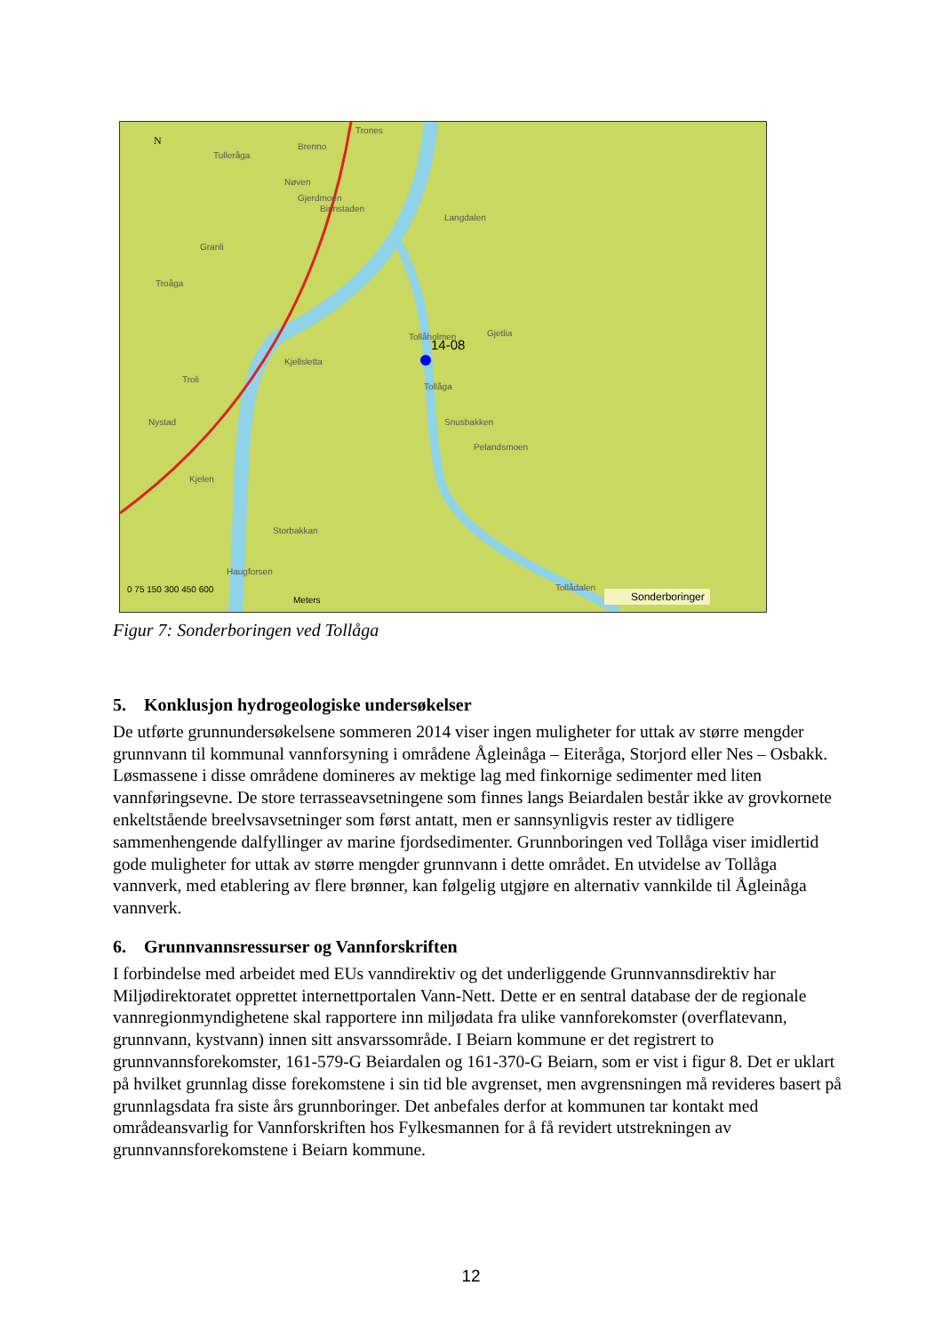N
Trones
Brenno
Tulleråga
Nøven
Gjerdmoen
Binnstaden
Langdalen
Granli
Troåga
Tollåholmen
14-08
Gjetlia
Kjellsletta
Troli
Tollåga
Nystad Snusbakken
Pelandsmoen
Kjelen
Storbakkan
Haugforsen
Tollådalen 0 75 150 300 450 600
Meters Sonderboringer
Figur 7: Sonderboringen ved Tollåga
5. Konklusjon hydrogeologiske undersøkelser
De utførte grunnundersøkelsene sommeren 2014 viser ingen muligheter for uttak av større mengder grunnvann til kommunal vannforsyning i områdene Ågleinåga – Eiteråga, Storjord eller Nes – Osbakk. Løsmassene i disse områdene domineres av mektige lag med finkornige sedimenter med liten vannføringsevne. De store terrasseavsetningene som finnes langs Beiardalen består ikke av grovkornete enkeltstående breelvsavsetninger som først antatt, men er sannsynligvis rester av tidligere sammenhengende dalfyllinger av marine fjordsedimenter. Grunnboringen ved Tollåga viser imidlertid gode muligheter for uttak av større mengder grunnvann i dette området. En utvidelse av Tollåga vannverk, med etablering av flere brønner, kan følgelig utgjøre en alternativ vannkilde til Ågleinåga vannverk.
6. Grunnvannsressurser og Vannforskriften
I forbindelse med arbeidet med EUs vanndirektiv og det underliggende Grunnvannsdirektiv har Miljødirektoratet opprettet internettportalen Vann-Nett. Dette er en sentral database der de regionale vannregionmyndighetene skal rapportere inn miljødata fra ulike vannforekomster (overflatevann, grunnvann, kystvann) innen sitt ansvarssområde. I Beiarn kommune er det registrert to grunnvannsforekomster, 161-579-G Beiardalen og 161-370-G Beiarn, som er vist i figur 8. Det er uklart på hvilket grunnlag disse forekomstene i sin tid ble avgrenset, men avgrensningen må revideres basert på grunnlagsdata fra siste års grunnboringer. Det anbefales derfor at kommunen tar kontakt med områdeansvarlig for Vannforskriften hos Fylkesmannen for å få revidert utstrekningen av grunnvannsforekomstene i Beiarn kommune.
12